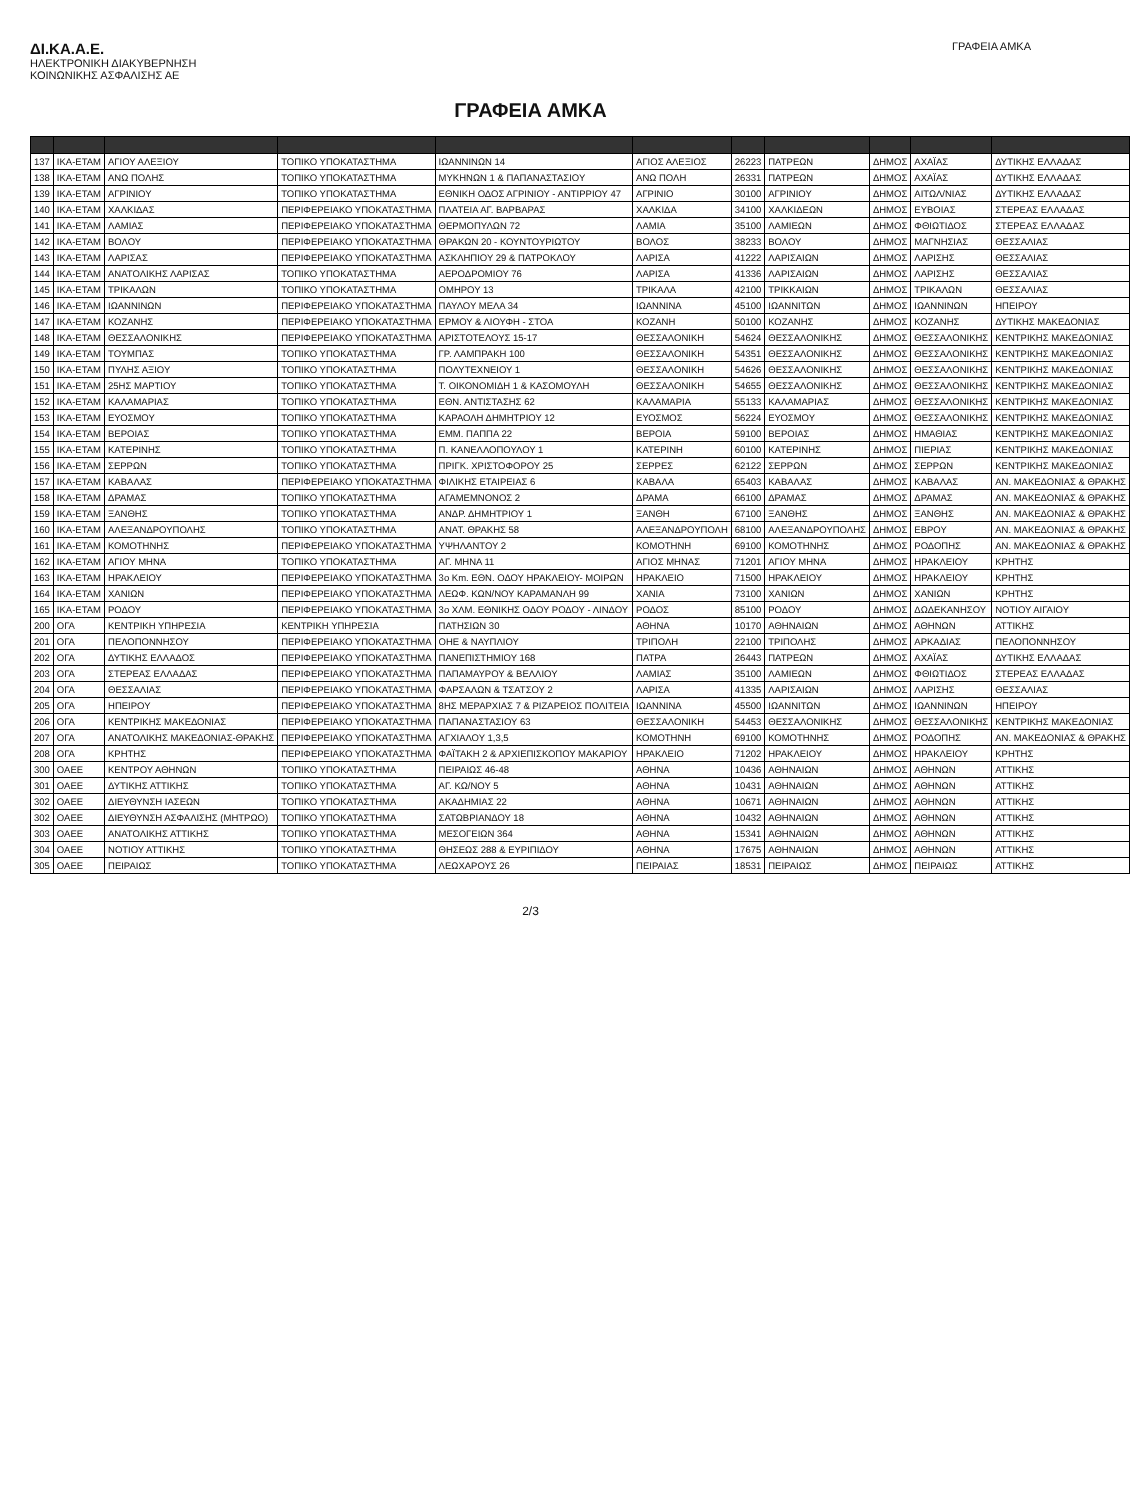ΔΙ.ΚΑ.Α.Ε.
ΗΛΕΚΤΡΟΝΙΚΗ ΔΙΑΚΥΒΕΡΝΗΣΗ
ΚΟΙΝΩΝΙΚΗΣ ΑΣΦΑΛΙΣΗΣ ΑΕ
ΓΡΑΦΕΙΑ ΑΜΚΑ
ΓΡΑΦΕΙΑ ΑΜΚΑ
| 137 | ΙΚΑ-ΕΤΑΜ | ΑΓΙΟΥ ΑΛΕΞΙΟΥ | ΤΟΠΙΚΟ ΥΠΟΚΑΤΑΣΤΗΜΑ | ΙΩΑΝΝΙΝΩΝ 14 | ΑΓΙΟΣ ΑΛΕΞΙΟΣ | 26223 | ΠΑΤΡΕΩΝ | ΔΗΜΟΣ | ΑΧΑΪΑΣ | ΔΥΤΙΚΗΣ ΕΛΛΑΔΑΣ |
| 138 | ΙΚΑ-ΕΤΑΜ | ΑΝΩ ΠΟΛΗΣ | ΤΟΠΙΚΟ ΥΠΟΚΑΤΑΣΤΗΜΑ | ΜΥΚΗΝΩΝ 1 & ΠΑΠΑΝΑΣΤΑΣΙΟΥ | ΑΝΩ ΠΟΛΗ | 26331 | ΠΑΤΡΕΩΝ | ΔΗΜΟΣ | ΑΧΑΪΑΣ | ΔΥΤΙΚΗΣ ΕΛΛΑΔΑΣ |
| 139 | ΙΚΑ-ΕΤΑΜ | ΑΓΡΙΝΙΟΥ | ΤΟΠΙΚΟ ΥΠΟΚΑΤΑΣΤΗΜΑ | ΕΘΝΙΚΗ ΟΔΟΣ ΑΓΡΙΝΙΟΥ - ΑΝΤΙΡΡΙΟΥ 47 | ΑΓΡΙΝΙΟ | 30100 | ΑΓΡΙΝΙΟΥ | ΔΗΜΟΣ | ΑΙΤΩΛ/ΝΙΑΣ | ΔΥΤΙΚΗΣ ΕΛΛΑΔΑΣ |
| 140 | ΙΚΑ-ΕΤΑΜ | ΧΑΛΚΙΔΑΣ | ΠΕΡΙΦΕΡΕΙΑΚΟ ΥΠΟΚΑΤΑΣΤΗΜΑ | ΠΛΑΤΕΙΑ ΑΓ. ΒΑΡΒΑΡΑΣ | ΧΑΛΚΙΔΑ | 34100 | ΧΑΛΚΙΔΕΩΝ | ΔΗΜΟΣ | ΕΥΒΟΙΑΣ | ΣΤΕΡΕΑΣ ΕΛΛΑΔΑΣ |
| 141 | ΙΚΑ-ΕΤΑΜ | ΛΑΜΙΑΣ | ΠΕΡΙΦΕΡΕΙΑΚΟ ΥΠΟΚΑΤΑΣΤΗΜΑ | ΘΕΡΜΟΠΥΛΩΝ 72 | ΛΑΜΙΑ | 35100 | ΛΑΜΙΕΩΝ | ΔΗΜΟΣ | ΦΘΙΩΤΙΔΟΣ | ΣΤΕΡΕΑΣ ΕΛΛΑΔΑΣ |
| 142 | ΙΚΑ-ΕΤΑΜ | ΒΟΛΟΥ | ΠΕΡΙΦΕΡΕΙΑΚΟ ΥΠΟΚΑΤΑΣΤΗΜΑ | ΘΡΑΚΩΝ 20 - ΚΟΥΝΤΟΥΡΙΩΤΟΥ | ΒΟΛΟΣ | 38233 | ΒΟΛΟΥ | ΔΗΜΟΣ | ΜΑΓΝΗΣΙΑΣ | ΘΕΣΣΑΛΙΑΣ |
| 143 | ΙΚΑ-ΕΤΑΜ | ΛΑΡΙΣΑΣ | ΠΕΡΙΦΕΡΕΙΑΚΟ ΥΠΟΚΑΤΑΣΤΗΜΑ | ΑΣΚΛΗΠΙΟΥ 29 & ΠΑΤΡΟΚΛΟΥ | ΛΑΡΙΣΑ | 41222 | ΛΑΡΙΣΑΙΩΝ | ΔΗΜΟΣ | ΛΑΡΙΣΗΣ | ΘΕΣΣΑΛΙΑΣ |
| 144 | ΙΚΑ-ΕΤΑΜ | ΑΝΑΤΟΛΙΚΗΣ ΛΑΡΙΣΑΣ | ΤΟΠΙΚΟ ΥΠΟΚΑΤΑΣΤΗΜΑ | ΑΕΡΟΔΡΟΜΙΟΥ 76 | ΛΑΡΙΣΑ | 41336 | ΛΑΡΙΣΑΙΩΝ | ΔΗΜΟΣ | ΛΑΡΙΣΗΣ | ΘΕΣΣΑΛΙΑΣ |
| 145 | ΙΚΑ-ΕΤΑΜ | ΤΡΙΚΑΛΩΝ | ΤΟΠΙΚΟ ΥΠΟΚΑΤΑΣΤΗΜΑ | ΟΜΗΡΟΥ 13 | ΤΡΙΚΑΛΑ | 42100 | ΤΡΙΚΚΑΙΩΝ | ΔΗΜΟΣ | ΤΡΙΚΑΛΩΝ | ΘΕΣΣΑΛΙΑΣ |
| 146 | ΙΚΑ-ΕΤΑΜ | ΙΩΑΝΝΙΝΩΝ | ΠΕΡΙΦΕΡΕΙΑΚΟ ΥΠΟΚΑΤΑΣΤΗΜΑ | ΠΑΥΛΟΥ ΜΕΛΑ 34 | ΙΩΑΝΝΙΝΑ | 45100 | ΙΩΑΝΝΙΤΩΝ | ΔΗΜΟΣ | ΙΩΑΝΝΙΝΩΝ | ΗΠΕΙΡΟΥ |
| 147 | ΙΚΑ-ΕΤΑΜ | ΚΟΖΑΝΗΣ | ΠΕΡΙΦΕΡΕΙΑΚΟ ΥΠΟΚΑΤΑΣΤΗΜΑ | ΕΡΜΟΥ & ΛΙΟΥΦΗ - ΣΤΟΑ | ΚΟΖΑΝΗ | 50100 | ΚΟΖΑΝΗΣ | ΔΗΜΟΣ | ΚΟΖΑΝΗΣ | ΔΥΤΙΚΗΣ ΜΑΚΕΔΟΝΙΑΣ |
| 148 | ΙΚΑ-ΕΤΑΜ | ΘΕΣΣΑΛΟΝΙΚΗΣ | ΠΕΡΙΦΕΡΕΙΑΚΟ ΥΠΟΚΑΤΑΣΤΗΜΑ | ΑΡΙΣΤΟΤΕΛΟΥΣ 15-17 | ΘΕΣΣΑΛΟΝΙΚΗ | 54624 | ΘΕΣΣΑΛΟΝΙΚΗΣ | ΔΗΜΟΣ | ΘΕΣΣΑΛΟΝΙΚΗΣ | ΚΕΝΤΡΙΚΗΣ ΜΑΚΕΔΟΝΙΑΣ |
| 149 | ΙΚΑ-ΕΤΑΜ | ΤΟΥΜΠΑΣ | ΤΟΠΙΚΟ ΥΠΟΚΑΤΑΣΤΗΜΑ | ΓΡ. ΛΑΜΠΡΑΚΗ 100 | ΘΕΣΣΑΛΟΝΙΚΗ | 54351 | ΘΕΣΣΑΛΟΝΙΚΗΣ | ΔΗΜΟΣ | ΘΕΣΣΑΛΟΝΙΚΗΣ | ΚΕΝΤΡΙΚΗΣ ΜΑΚΕΔΟΝΙΑΣ |
| 150 | ΙΚΑ-ΕΤΑΜ | ΠΥΛΗΣ ΑΞΙΟΥ | ΤΟΠΙΚΟ ΥΠΟΚΑΤΑΣΤΗΜΑ | ΠΟΛΥΤΕΧΝΕΙΟΥ 1 | ΘΕΣΣΑΛΟΝΙΚΗ | 54626 | ΘΕΣΣΑΛΟΝΙΚΗΣ | ΔΗΜΟΣ | ΘΕΣΣΑΛΟΝΙΚΗΣ | ΚΕΝΤΡΙΚΗΣ ΜΑΚΕΔΟΝΙΑΣ |
| 151 | ΙΚΑ-ΕΤΑΜ | 25ΗΣ ΜΑΡΤΙΟΥ | ΤΟΠΙΚΟ ΥΠΟΚΑΤΑΣΤΗΜΑ | Τ. ΟΙΚΟΝΟΜΙΔΗ 1 & ΚΑΣΟΜΟΥΛΗ | ΘΕΣΣΑΛΟΝΙΚΗ | 54655 | ΘΕΣΣΑΛΟΝΙΚΗΣ | ΔΗΜΟΣ | ΘΕΣΣΑΛΟΝΙΚΗΣ | ΚΕΝΤΡΙΚΗΣ ΜΑΚΕΔΟΝΙΑΣ |
| 152 | ΙΚΑ-ΕΤΑΜ | ΚΑΛΑΜΑΡΙΑΣ | ΤΟΠΙΚΟ ΥΠΟΚΑΤΑΣΤΗΜΑ | ΕΘΝ. ΑΝΤΙΣΤΑΣΗΣ 62 | ΚΑΛΑΜΑΡΙΑ | 55133 | ΚΑΛΑΜΑΡΙΑΣ | ΔΗΜΟΣ | ΘΕΣΣΑΛΟΝΙΚΗΣ | ΚΕΝΤΡΙΚΗΣ ΜΑΚΕΔΟΝΙΑΣ |
| 153 | ΙΚΑ-ΕΤΑΜ | ΕΥΟΣΜΟΥ | ΤΟΠΙΚΟ ΥΠΟΚΑΤΑΣΤΗΜΑ | ΚΑΡΑΟΛΗ ΔΗΜΗΤΡΙΟΥ 12 | ΕΥΟΣΜΟΣ | 56224 | ΕΥΟΣΜΟΥ | ΔΗΜΟΣ | ΘΕΣΣΑΛΟΝΙΚΗΣ | ΚΕΝΤΡΙΚΗΣ ΜΑΚΕΔΟΝΙΑΣ |
| 154 | ΙΚΑ-ΕΤΑΜ | ΒΕΡΟΙΑΣ | ΤΟΠΙΚΟ ΥΠΟΚΑΤΑΣΤΗΜΑ | ΕΜΜ. ΠΑΠΠΑ 22 | ΒΕΡΟΙΑ | 59100 | ΒΕΡΟΙΑΣ | ΔΗΜΟΣ | ΗΜΑΘΙΑΣ | ΚΕΝΤΡΙΚΗΣ ΜΑΚΕΔΟΝΙΑΣ |
| 155 | ΙΚΑ-ΕΤΑΜ | ΚΑΤΕΡΙΝΗΣ | ΤΟΠΙΚΟ ΥΠΟΚΑΤΑΣΤΗΜΑ | Π. ΚΑΝΕΛΛΟΠΟΥΛΟΥ 1 | ΚΑΤΕΡΙΝΗ | 60100 | ΚΑΤΕΡΙΝΗΣ | ΔΗΜΟΣ | ΠΙΕΡΙΑΣ | ΚΕΝΤΡΙΚΗΣ ΜΑΚΕΔΟΝΙΑΣ |
| 156 | ΙΚΑ-ΕΤΑΜ | ΣΕΡΡΩΝ | ΤΟΠΙΚΟ ΥΠΟΚΑΤΑΣΤΗΜΑ | ΠΡΙΓΚ. ΧΡΙΣΤΟΦΟΡΟΥ 25 | ΣΕΡΡΕΣ | 62122 | ΣΕΡΡΩΝ | ΔΗΜΟΣ | ΣΕΡΡΩΝ | ΚΕΝΤΡΙΚΗΣ ΜΑΚΕΔΟΝΙΑΣ |
| 157 | ΙΚΑ-ΕΤΑΜ | ΚΑΒΑΛΑΣ | ΠΕΡΙΦΕΡΕΙΑΚΟ ΥΠΟΚΑΤΑΣΤΗΜΑ | ΦΙΛΙΚΗΣ ΕΤΑΙΡΕΙΑΣ 6 | ΚΑΒΑΛΑ | 65403 | ΚΑΒΑΛΑΣ | ΔΗΜΟΣ | ΚΑΒΑΛΑΣ | ΑΝ. ΜΑΚΕΔΟΝΙΑΣ & ΘΡΑΚΗΣ |
| 158 | ΙΚΑ-ΕΤΑΜ | ΔΡΑΜΑΣ | ΤΟΠΙΚΟ ΥΠΟΚΑΤΑΣΤΗΜΑ | ΑΓΑΜΕΜΝΟΝΟΣ 2 | ΔΡΑΜΑ | 66100 | ΔΡΑΜΑΣ | ΔΗΜΟΣ | ΔΡΑΜΑΣ | ΑΝ. ΜΑΚΕΔΟΝΙΑΣ & ΘΡΑΚΗΣ |
| 159 | ΙΚΑ-ΕΤΑΜ | ΞΑΝΘΗΣ | ΤΟΠΙΚΟ ΥΠΟΚΑΤΑΣΤΗΜΑ | ΑΝΔΡ. ΔΗΜΗΤΡΙΟΥ 1 | ΞΑΝΘΗ | 67100 | ΞΑΝΘΗΣ | ΔΗΜΟΣ | ΞΑΝΘΗΣ | ΑΝ. ΜΑΚΕΔΟΝΙΑΣ & ΘΡΑΚΗΣ |
| 160 | ΙΚΑ-ΕΤΑΜ | ΑΛΕΞΑΝΔΡΟΥΠΟΛΗΣ | ΤΟΠΙΚΟ ΥΠΟΚΑΤΑΣΤΗΜΑ | ΑΝΑΤ. ΘΡΑΚΗΣ 58 | ΑΛΕΞΑΝΔΡΟΥΠΟΛΗ | 68100 | ΑΛΕΞΑΝΔΡΟΥΠΟΛΗΣ | ΔΗΜΟΣ | ΕΒΡΟΥ | ΑΝ. ΜΑΚΕΔΟΝΙΑΣ & ΘΡΑΚΗΣ |
| 161 | ΙΚΑ-ΕΤΑΜ | ΚΟΜΟΤΗΝΗΣ | ΠΕΡΙΦΕΡΕΙΑΚΟ ΥΠΟΚΑΤΑΣΤΗΜΑ | ΥΨΗΛΑΝΤΟΥ 2 | ΚΟΜΟΤΗΝΗ | 69100 | ΚΟΜΟΤΗΝΗΣ | ΔΗΜΟΣ | ΡΟΔΟΠΗΣ | ΑΝ. ΜΑΚΕΔΟΝΙΑΣ & ΘΡΑΚΗΣ |
| 162 | ΙΚΑ-ΕΤΑΜ | ΑΓΙΟΥ ΜΗΝΑ | ΤΟΠΙΚΟ ΥΠΟΚΑΤΑΣΤΗΜΑ | ΑΓ. ΜΗΝΑ 11 | ΑΓΙΟΣ ΜΗΝΑΣ | 71201 | ΑΓΙΟΥ ΜΗΝΑ | ΔΗΜΟΣ | ΗΡΑΚΛΕΙΟΥ | ΚΡΗΤΗΣ |
| 163 | ΙΚΑ-ΕΤΑΜ | ΗΡΑΚΛΕΙΟΥ | ΠΕΡΙΦΕΡΕΙΑΚΟ ΥΠΟΚΑΤΑΣΤΗΜΑ | 3ο Km. ΕΘΝ. ΟΔΟΥ ΗΡΑΚΛΕΙΟΥ- ΜΟΙΡΩΝ | ΗΡΑΚΛΕΙΟ | 71500 | ΗΡΑΚΛΕΙΟΥ | ΔΗΜΟΣ | ΗΡΑΚΛΕΙΟΥ | ΚΡΗΤΗΣ |
| 164 | ΙΚΑ-ΕΤΑΜ | ΧΑΝΙΩΝ | ΠΕΡΙΦΕΡΕΙΑΚΟ ΥΠΟΚΑΤΑΣΤΗΜΑ | ΛΕΩΦ. ΚΩΝ/ΝΟΥ ΚΑΡΑΜΑΝΛΗ 99 | ΧΑΝΙΑ | 73100 | ΧΑΝΙΩΝ | ΔΗΜΟΣ | ΧΑΝΙΩΝ | ΚΡΗΤΗΣ |
| 165 | ΙΚΑ-ΕΤΑΜ | ΡΟΔΟΥ | ΠΕΡΙΦΕΡΕΙΑΚΟ ΥΠΟΚΑΤΑΣΤΗΜΑ | 3ο ΧΛΜ. ΕΘΝΙΚΗΣ ΟΔΟΥ ΡΟΔΟΥ - ΛΙΝΔΟΥ | ΡΟΔΟΣ | 85100 | ΡΟΔΟΥ | ΔΗΜΟΣ | ΔΩΔΕΚΑΝΗΣΟΥ | ΝΟΤΙΟΥ ΑΙΓΑΙΟΥ |
| 200 | ΟΓΑ | ΚΕΝΤΡΙΚΗ ΥΠΗΡΕΣΙΑ | ΚΕΝΤΡΙΚΗ ΥΠΗΡΕΣΙΑ | ΠΑΤΗΣΙΩΝ 30 | ΑΘΗΝΑ | 10170 | ΑΘΗΝΑΙΩΝ | ΔΗΜΟΣ | ΑΘΗΝΩΝ | ΑΤΤΙΚΗΣ |
| 201 | ΟΓΑ | ΠΕΛΟΠΟΝΝΗΣΟΥ | ΠΕΡΙΦΕΡΕΙΑΚΟ ΥΠΟΚΑΤΑΣΤΗΜΑ | ΟΗΕ & ΝΑΥΠΛΙΟΥ | ΤΡΙΠΟΛΗ | 22100 | ΤΡΙΠΟΛΗΣ | ΔΗΜΟΣ | ΑΡΚΑΔΙΑΣ | ΠΕΛΟΠΟΝΝΗΣΟΥ |
| 202 | ΟΓΑ | ΔΥΤΙΚΗΣ ΕΛΛΑΔΟΣ | ΠΕΡΙΦΕΡΕΙΑΚΟ ΥΠΟΚΑΤΑΣΤΗΜΑ | ΠΑΝΕΠΙΣΤΗΜΙΟΥ 168 | ΠΑΤΡΑ | 26443 | ΠΑΤΡΕΩΝ | ΔΗΜΟΣ | ΑΧΑΪΑΣ | ΔΥΤΙΚΗΣ ΕΛΛΑΔΑΣ |
| 203 | ΟΓΑ | ΣΤΕΡΕΑΣ ΕΛΛΑΔΑΣ | ΠΕΡΙΦΕΡΕΙΑΚΟ ΥΠΟΚΑΤΑΣΤΗΜΑ | ΠΑΠΑΜΑΥΡΟΥ & ΒΕΛΛΙΟΥ | ΛΑΜΙΑΣ | 35100 | ΛΑΜΙΕΩΝ | ΔΗΜΟΣ | ΦΘΙΩΤΙΔΟΣ | ΣΤΕΡΕΑΣ ΕΛΛΑΔΑΣ |
| 204 | ΟΓΑ | ΘΕΣΣΑΛΙΑΣ | ΠΕΡΙΦΕΡΕΙΑΚΟ ΥΠΟΚΑΤΑΣΤΗΜΑ | ΦΑΡΣΑΛΩΝ & ΤΣΑΤΣΟΥ 2 | ΛΑΡΙΣΑ | 41335 | ΛΑΡΙΣΑΙΩΝ | ΔΗΜΟΣ | ΛΑΡΙΣΗΣ | ΘΕΣΣΑΛΙΑΣ |
| 205 | ΟΓΑ | ΗΠΕΙΡΟΥ | ΠΕΡΙΦΕΡΕΙΑΚΟ ΥΠΟΚΑΤΑΣΤΗΜΑ | 8ΗΣ ΜΕΡΑΡΧΙΑΣ 7 & ΡΙΖΑΡΕΙΟΣ ΠΟΛΙΤΕΙΑ | ΙΩΑΝΝΙΝΑ | 45500 | ΙΩΑΝΝΙΤΩΝ | ΔΗΜΟΣ | ΙΩΑΝΝΙΝΩΝ | ΗΠΕΙΡΟΥ |
| 206 | ΟΓΑ | ΚΕΝΤΡΙΚΗΣ ΜΑΚΕΔΟΝΙΑΣ | ΠΕΡΙΦΕΡΕΙΑΚΟ ΥΠΟΚΑΤΑΣΤΗΜΑ | ΠΑΠΑΝΑΣΤΑΣΙΟΥ 63 | ΘΕΣΣΑΛΟΝΙΚΗ | 54453 | ΘΕΣΣΑΛΟΝΙΚΗΣ | ΔΗΜΟΣ | ΘΕΣΣΑΛΟΝΙΚΗΣ | ΚΕΝΤΡΙΚΗΣ ΜΑΚΕΔΟΝΙΑΣ |
| 207 | ΟΓΑ | ΑΝΑΤΟΛΙΚΗΣ ΜΑΚΕΔΟΝΙΑΣ-ΘΡΑΚΗΣ | ΠΕΡΙΦΕΡΕΙΑΚΟ ΥΠΟΚΑΤΑΣΤΗΜΑ | ΑΓΧΙΑΛΟΥ 1,3,5 | ΚΟΜΟΤΗΝΗ | 69100 | ΚΟΜΟΤΗΝΗΣ | ΔΗΜΟΣ | ΡΟΔΟΠΗΣ | ΑΝ. ΜΑΚΕΔΟΝΙΑΣ & ΘΡΑΚΗΣ |
| 208 | ΟΓΑ | ΚΡΗΤΗΣ | ΠΕΡΙΦΕΡΕΙΑΚΟ ΥΠΟΚΑΤΑΣΤΗΜΑ | ΦΑΪΤΑΚΗ 2 & ΑΡΧΙΕΠΙΣΚΟΠΟΥ ΜΑΚΑΡΙΟΥ | ΗΡΑΚΛΕΙΟ | 71202 | ΗΡΑΚΛΕΙΟΥ | ΔΗΜΟΣ | ΗΡΑΚΛΕΙΟΥ | ΚΡΗΤΗΣ |
| 300 | ΟΑΕΕ | ΚΕΝΤΡΟΥ ΑΘΗΝΩΝ | ΤΟΠΙΚΟ ΥΠΟΚΑΤΑΣΤΗΜΑ | ΠΕΙΡΑΙΩΣ 46-48 | ΑΘΗΝΑ | 10436 | ΑΘΗΝΑΙΩΝ | ΔΗΜΟΣ | ΑΘΗΝΩΝ | ΑΤΤΙΚΗΣ |
| 301 | ΟΑΕΕ | ΔΥΤΙΚΗΣ ΑΤΤΙΚΗΣ | ΤΟΠΙΚΟ ΥΠΟΚΑΤΑΣΤΗΜΑ | ΑΓ. ΚΩ/ΝΟΥ 5 | ΑΘΗΝΑ | 10431 | ΑΘΗΝΑΙΩΝ | ΔΗΜΟΣ | ΑΘΗΝΩΝ | ΑΤΤΙΚΗΣ |
| 302 | ΟΑΕΕ | ΔΙΕΥΘΥΝΣΗ ΙΑΣΕΩΝ | ΤΟΠΙΚΟ ΥΠΟΚΑΤΑΣΤΗΜΑ | ΑΚΑΔΗΜΙΑΣ 22 | ΑΘΗΝΑ | 10671 | ΑΘΗΝΑΙΩΝ | ΔΗΜΟΣ | ΑΘΗΝΩΝ | ΑΤΤΙΚΗΣ |
| 302 | ΟΑΕΕ | ΔΙΕΥΘΥΝΣΗ ΑΣΦΑΛΙΣΗΣ (ΜΗΤΡΩΟ) | ΤΟΠΙΚΟ ΥΠΟΚΑΤΑΣΤΗΜΑ | ΣΑΤΩΒΡΙΑΝΔΟΥ 18 | ΑΘΗΝΑ | 10432 | ΑΘΗΝΑΙΩΝ | ΔΗΜΟΣ | ΑΘΗΝΩΝ | ΑΤΤΙΚΗΣ |
| 303 | ΟΑΕΕ | ΑΝΑΤΟΛΙΚΗΣ ΑΤΤΙΚΗΣ | ΤΟΠΙΚΟ ΥΠΟΚΑΤΑΣΤΗΜΑ | ΜΕΣΟΓΕΙΩΝ 364 | ΑΘΗΝΑ | 15341 | ΑΘΗΝΑΙΩΝ | ΔΗΜΟΣ | ΑΘΗΝΩΝ | ΑΤΤΙΚΗΣ |
| 304 | ΟΑΕΕ | ΝΟΤΙΟΥ ΑΤΤΙΚΗΣ | ΤΟΠΙΚΟ ΥΠΟΚΑΤΑΣΤΗΜΑ | ΘΗΣΕΩΣ 288 & ΕΥΡΙΠΙΔΟΥ | ΑΘΗΝΑ | 17675 | ΑΘΗΝΑΙΩΝ | ΔΗΜΟΣ | ΑΘΗΝΩΝ | ΑΤΤΙΚΗΣ |
| 305 | ΟΑΕΕ | ΠΕΙΡΑΙΩΣ | ΤΟΠΙΚΟ ΥΠΟΚΑΤΑΣΤΗΜΑ | ΛΕΩΧΑΡΟΥΣ 26 | ΠΕΙΡΑΙΑΣ | 18531 | ΠΕΙΡΑΙΩΣ | ΔΗΜΟΣ | ΠΕΙΡΑΙΩΣ | ΑΤΤΙΚΗΣ |
2/3